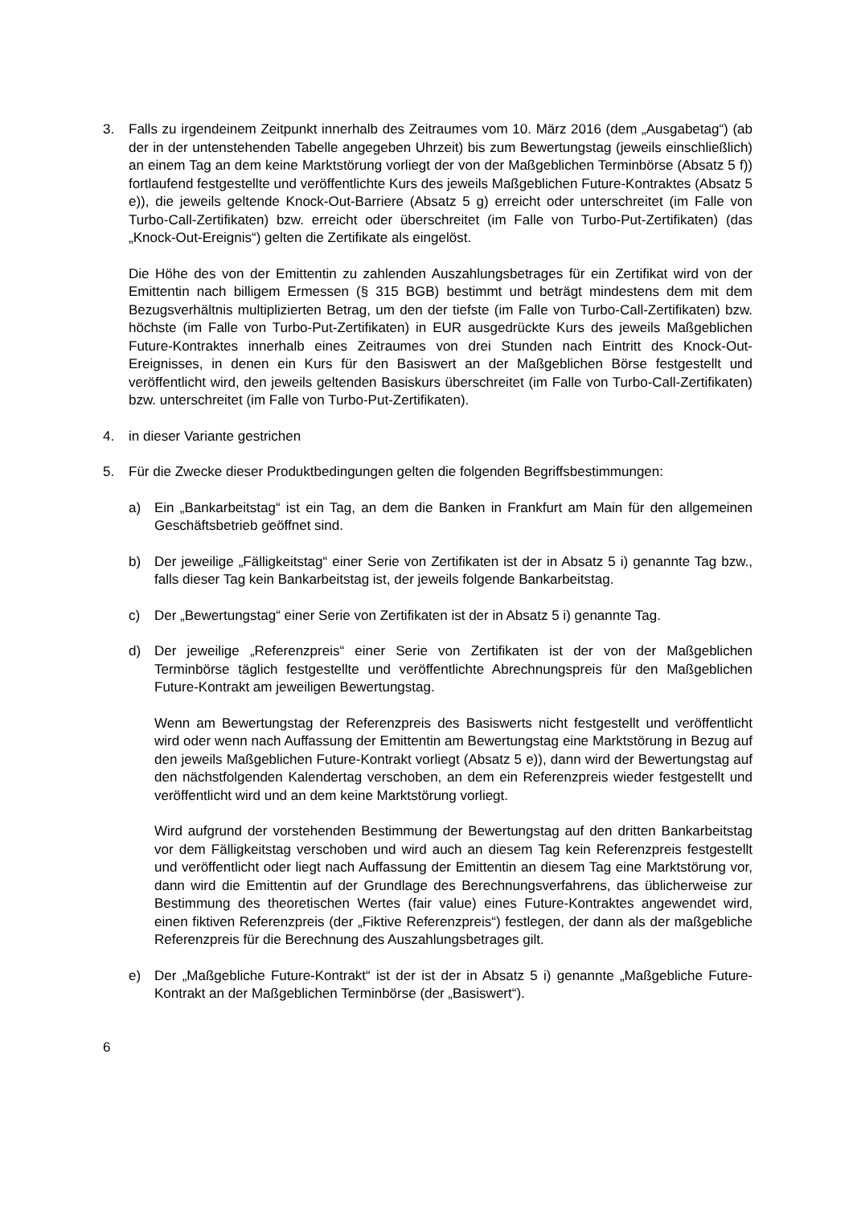3. Falls zu irgendeinem Zeitpunkt innerhalb des Zeitraumes vom 10. März 2016 (dem „Ausgabetag“) (ab der in der untenstehenden Tabelle angegeben Uhrzeit) bis zum Bewertungstag (jeweils einschließlich) an einem Tag an dem keine Marktstörung vorliegt der von der Maßgeblichen Terminbörse (Absatz 5 f)) fortlaufend festgestellte und veröffentlichte Kurs des jeweils Maßgeblichen Future-Kontraktes (Absatz 5 e)), die jeweils geltende Knock-Out-Barriere (Absatz 5 g) erreicht oder unterschreitet (im Falle von Turbo-Call-Zertifikaten) bzw. erreicht oder überschreitet (im Falle von Turbo-Put-Zertifikaten) (das „Knock-Out-Ereignis“) gelten die Zertifikate als eingelöst.
Die Höhe des von der Emittentin zu zahlenden Auszahlungsbetrages für ein Zertifikat wird von der Emittentin nach billigem Ermessen (§ 315 BGB) bestimmt und beträgt mindestens dem mit dem Bezugsverhältnis multiplizierten Betrag, um den der tiefste (im Falle von Turbo-Call-Zertifikaten) bzw. höchste (im Falle von Turbo-Put-Zertifikaten) in EUR ausgedrückte Kurs des jeweils Maßgeblichen Future-Kontraktes innerhalb eines Zeitraumes von drei Stunden nach Eintritt des Knock-Out-Ereignisses, in denen ein Kurs für den Basiswert an der Maßgeblichen Börse festgestellt und veröffentlicht wird, den jeweils geltenden Basiskurs überschreitet (im Falle von Turbo-Call-Zertifikaten) bzw. unterschreitet (im Falle von Turbo-Put-Zertifikaten).
4. in dieser Variante gestrichen
5. Für die Zwecke dieser Produktbedingungen gelten die folgenden Begriffsbestimmungen:
a) Ein „Bankarbeitstag“ ist ein Tag, an dem die Banken in Frankfurt am Main für den allgemeinen Geschäftsbetrieb geöffnet sind.
b) Der jeweilige „Fälligkeitstag“ einer Serie von Zertifikaten ist der in Absatz 5 i) genannte Tag bzw., falls dieser Tag kein Bankarbeitstag ist, der jeweils folgende Bankarbeitstag.
c) Der „Bewertungstag“ einer Serie von Zertifikaten ist der in Absatz 5 i) genannte Tag.
d) Der jeweilige „Referenzpreis“ einer Serie von Zertifikaten ist der von der Maßgeblichen Terminbörse täglich festgestellte und veröffentlichte Abrechnungspreis für den Maßgeblichen Future-Kontrakt am jeweiligen Bewertungstag.
Wenn am Bewertungstag der Referenzpreis des Basiswerts nicht festgestellt und veröffentlicht wird oder wenn nach Auffassung der Emittentin am Bewertungstag eine Marktstörung in Bezug auf den jeweils Maßgeblichen Future-Kontrakt vorliegt (Absatz 5 e)), dann wird der Bewertungstag auf den nächstfolgenden Kalendertag verschoben, an dem ein Referenzpreis wieder festgestellt und veröffentlicht wird und an dem keine Marktstörung vorliegt.
Wird aufgrund der vorstehenden Bestimmung der Bewertungstag auf den dritten Bankarbeitstag vor dem Fälligkeitstag verschoben und wird auch an diesem Tag kein Referenzpreis festgestellt und veröffentlicht oder liegt nach Auffassung der Emittentin an diesem Tag eine Marktstörung vor, dann wird die Emittentin auf der Grundlage des Berechnungsverfahrens, das üblicherweise zur Bestimmung des theoretischen Wertes (fair value) eines Future-Kontraktes angewendet wird, einen fiktiven Referenzpreis (der „Fiktive Referenzpreis“) festlegen, der dann als der maßgebliche Referenzpreis für die Berechnung des Auszahlungsbetrages gilt.
e) Der „Maßgebliche Future-Kontrakt“ ist der ist der in Absatz 5 i) genannte „Maßgebliche Future-Kontrakt an der Maßgeblichen Terminbörse (der „Basiswert“).
6